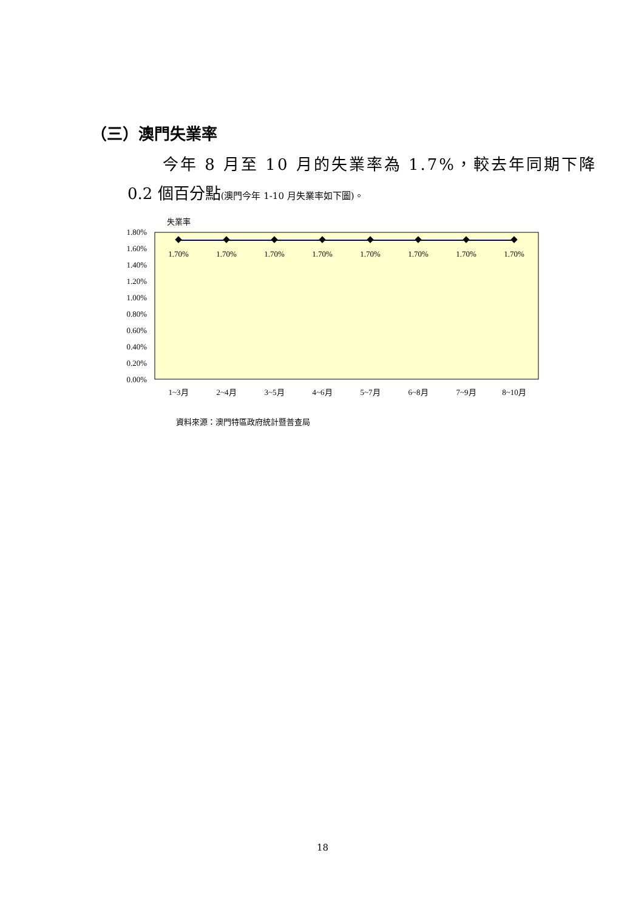（三）澳門失業率
今年 8 月至 10 月的失業率為 1.7%，較去年同期下降
0.2 個百分點(澳門今年 1-10 月失業率如下圖)。
失業率
1.80%
1.60%
1.40%
1.20%
1.00%
0.80%
0.60%
0.40%
0.20%
0.00%
1.70%
1.70%
1.70%
1.70%
1.70%
1.70%
1.70%
1.70%
1~3月
2~4月
3~5月
4~6月
5~7月
6~8月
7~9月
8~10月
資料來源：澳門特區政府統計暨普查局
18